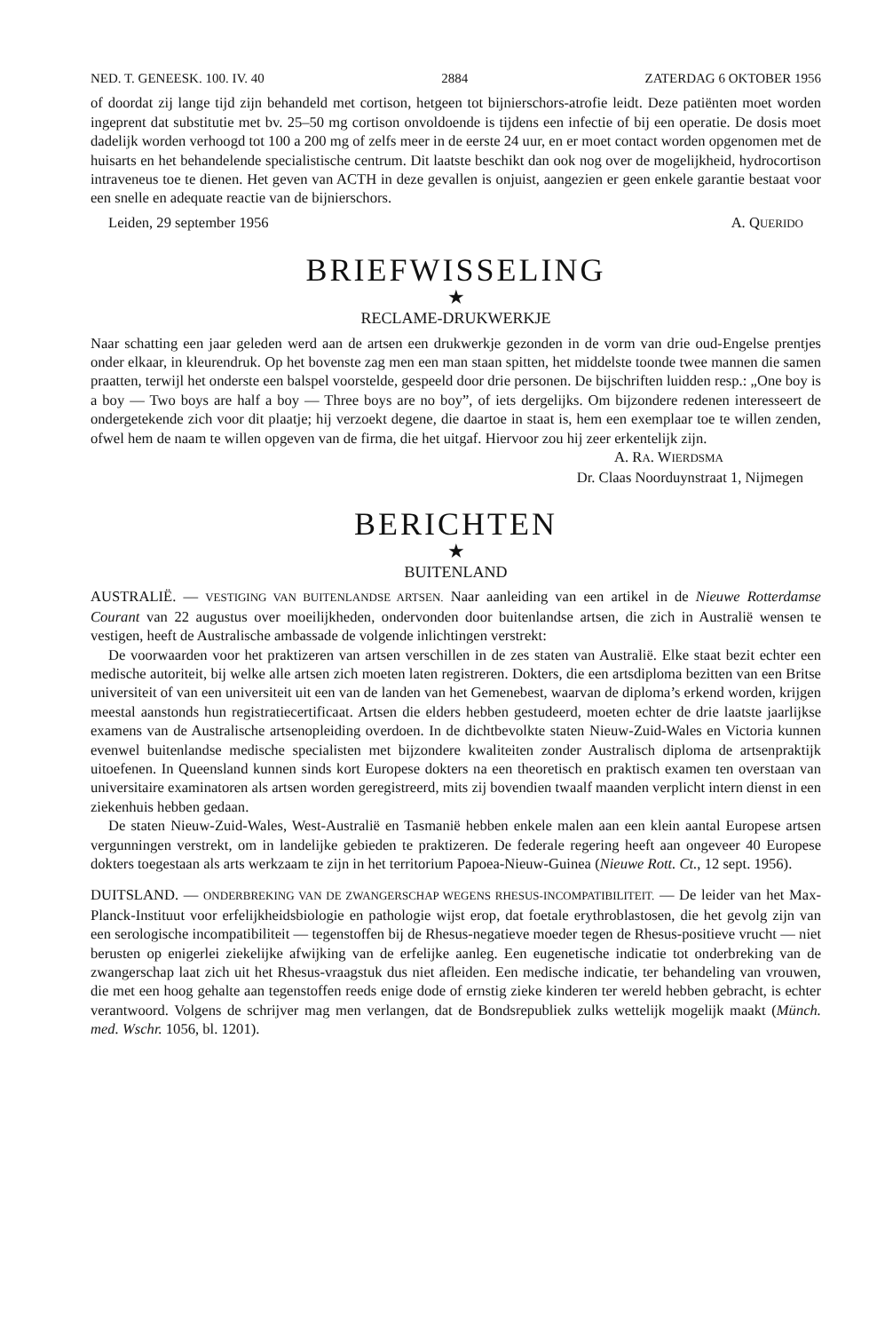NED. T. GENEESK. 100. IV. 40 2884 ZATERDAG 6 OKTOBER 1956
of doordat zij lange tijd zijn behandeld met cortison, hetgeen tot bijnierschors-atrofie leidt. Deze patiënten moet worden ingeprent dat substitutie met bv. 25–50 mg cortison onvoldoende is tijdens een infectie of bij een operatie. De dosis moet dadelijk worden verhoogd tot 100 a 200 mg of zelfs meer in de eerste 24 uur, en er moet contact worden opgenomen met de huisarts en het behandelende specialistische centrum. Dit laatste beschikt dan ook nog over de mogelijkheid, hydrocortison intraveneus toe te dienen. Het geven van ACTH in deze gevallen is onjuist, aangezien er geen enkele garantie bestaat voor een snelle en adequate reactie van de bijnierschors.
Leiden, 29 september 1956 A. QUERIDO
BRIEFWISSELING
★
RECLAME-DRUKWERKJE
Naar schatting een jaar geleden werd aan de artsen een drukwerkje gezonden in de vorm van drie oud-Engelse prentjes onder elkaar, in kleurendruk. Op het bovenste zag men een man staan spitten, het middelste toonde twee mannen die samen praatten, terwijl het onderste een balspel voorstelde, gespeeld door drie personen. De bijschriften luidden resp.: „One boy is a boy — Two boys are half a boy — Three boys are no boy”, of iets dergelijks. Om bijzondere redenen interesseert de ondergetekende zich voor dit plaatje; hij verzoekt degene, die daartoe in staat is, hem een exemplaar toe te willen zenden, ofwel hem de naam te willen opgeven van de firma, die het uitgaf. Hiervoor zou hij zeer erkentelijk zijn.
A. RA. WIERDSMA
Dr. Claas Noorduynstraat 1, Nijmegen
BERICHTEN
★
BUITENLAND
AUSTRALIË. — VESTIGING VAN BUITENLANDSE ARTSEN. Naar aanleiding van een artikel in de Nieuwe Rotterdamse Courant van 22 augustus over moeilijkheden, ondervonden door buitenlandse artsen, die zich in Australië wensen te vestigen, heeft de Australische ambassade de volgende inlichtingen verstrekt:
De voorwaarden voor het praktizeren van artsen verschillen in de zes staten van Australië. Elke staat bezit echter een medische autoriteit, bij welke alle artsen zich moeten laten registreren. Dokters, die een artsdiploma bezitten van een Britse universiteit of van een universiteit uit een van de landen van het Gemenebest, waarvan de diploma’s erkend worden, krijgen meestal aanstonds hun registratiecertificaat. Artsen die elders hebben gestudeerd, moeten echter de drie laatste jaarlijkse examens van de Australische artsenopleiding overdoen. In de dichtbevolkte staten Nieuw-Zuid-Wales en Victoria kunnen evenwel buitenlandse medische specialisten met bijzondere kwaliteiten zonder Australisch diploma de artsenpraktijk uitoefenen. In Queensland kunnen sinds kort Europese dokters na een theoretisch en praktisch examen ten overstaan van universitaire examinatoren als artsen worden geregistreerd, mits zij bovendien twaalf maanden verplicht intern dienst in een ziekenhuis hebben gedaan.
De staten Nieuw-Zuid-Wales, West-Australië en Tasmanië hebben enkele malen aan een klein aantal Europese artsen vergunningen verstrekt, om in landelijke gebieden te praktizeren. De federale regering heeft aan ongeveer 40 Europese dokters toegestaan als arts werkzaam te zijn in het territorium Papoea-Nieuw-Guinea (Nieuwe Rott. Ct., 12 sept. 1956).
DUITSLAND. — ONDERBREKING VAN DE ZWANGERSCHAP WEGENS RHESUS-INCOMPATIBILITEIT. — De leider van het Max-Planck-Instituut voor erfelijkheidsbiologie en pathologie wijst erop, dat foetale erythroblastosen, die het gevolg zijn van een serologische incompatibiliteit — tegenstoffen bij de Rhesus-negatieve moeder tegen de Rhesus-positieve vrucht — niet berusten op enigerlei ziekelijke afwijking van de erfelijke aanleg. Een eugenetische indicatie tot onderbreking van de zwangerschap laat zich uit het Rhesus-vraagstuk dus niet afleiden. Een medische indicatie, ter behandeling van vrouwen, die met een hoog gehalte aan tegenstoffen reeds enige dode of ernstig zieke kinderen ter wereld hebben gebracht, is echter verantwoord. Volgens de schrijver mag men verlangen, dat de Bondsrepubliek zulks wettelijk mogelijk maakt (Münch. med. Wschr. 1056, bl. 1201).